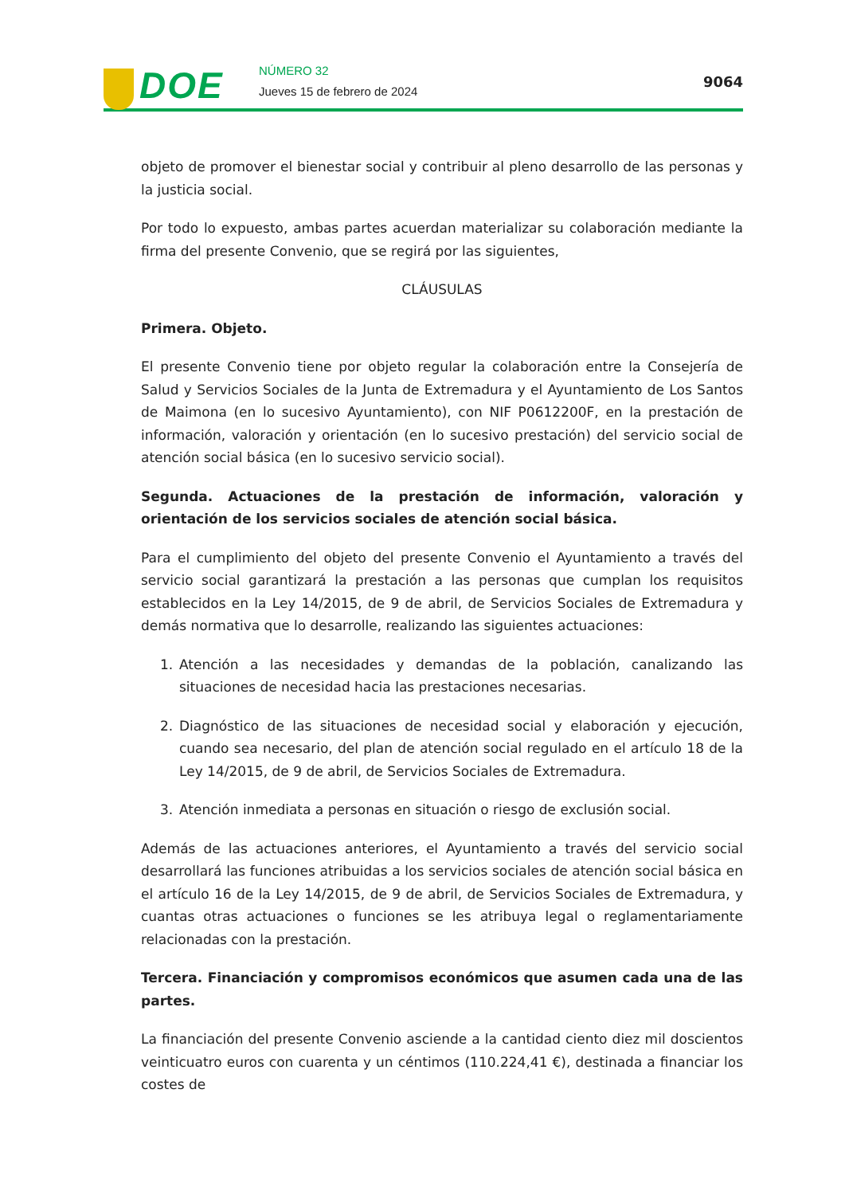DOE NÚMERO 32
Jueves 15 de febrero de 2024
9064
objeto de promover el bienestar social y contribuir al pleno desarrollo de las personas y la justicia social.
Por todo lo expuesto, ambas partes acuerdan materializar su colaboración mediante la firma del presente Convenio, que se regirá por las siguientes,
CLÁUSULAS
Primera. Objeto.
El presente Convenio tiene por objeto regular la colaboración entre la Consejería de Salud y Servicios Sociales de la Junta de Extremadura y el Ayuntamiento de Los Santos de Maimona (en lo sucesivo Ayuntamiento), con NIF P0612200F, en la prestación de información, valoración y orientación (en lo sucesivo prestación) del servicio social de atención social básica (en lo sucesivo servicio social).
Segunda. Actuaciones de la prestación de información, valoración y orientación de los servicios sociales de atención social básica.
Para el cumplimiento del objeto del presente Convenio el Ayuntamiento a través del servicio social garantizará la prestación a las personas que cumplan los requisitos establecidos en la Ley 14/2015, de 9 de abril, de Servicios Sociales de Extremadura y demás normativa que lo desarrolle, realizando las siguientes actuaciones:
1. Atención a las necesidades y demandas de la población, canalizando las situaciones de necesidad hacia las prestaciones necesarias.
2. Diagnóstico de las situaciones de necesidad social y elaboración y ejecución, cuando sea necesario, del plan de atención social regulado en el artículo 18 de la Ley 14/2015, de 9 de abril, de Servicios Sociales de Extremadura.
3. Atención inmediata a personas en situación o riesgo de exclusión social.
Además de las actuaciones anteriores, el Ayuntamiento a través del servicio social desarrollará las funciones atribuidas a los servicios sociales de atención social básica en el artículo 16 de la Ley 14/2015, de 9 de abril, de Servicios Sociales de Extremadura, y cuantas otras actuaciones o funciones se les atribuya legal o reglamentariamente relacionadas con la prestación.
Tercera. Financiación y compromisos económicos que asumen cada una de las partes.
La financiación del presente Convenio asciende a la cantidad ciento diez mil doscientos veinticuatro euros con cuarenta y un céntimos (110.224,41 €), destinada a financiar los costes de